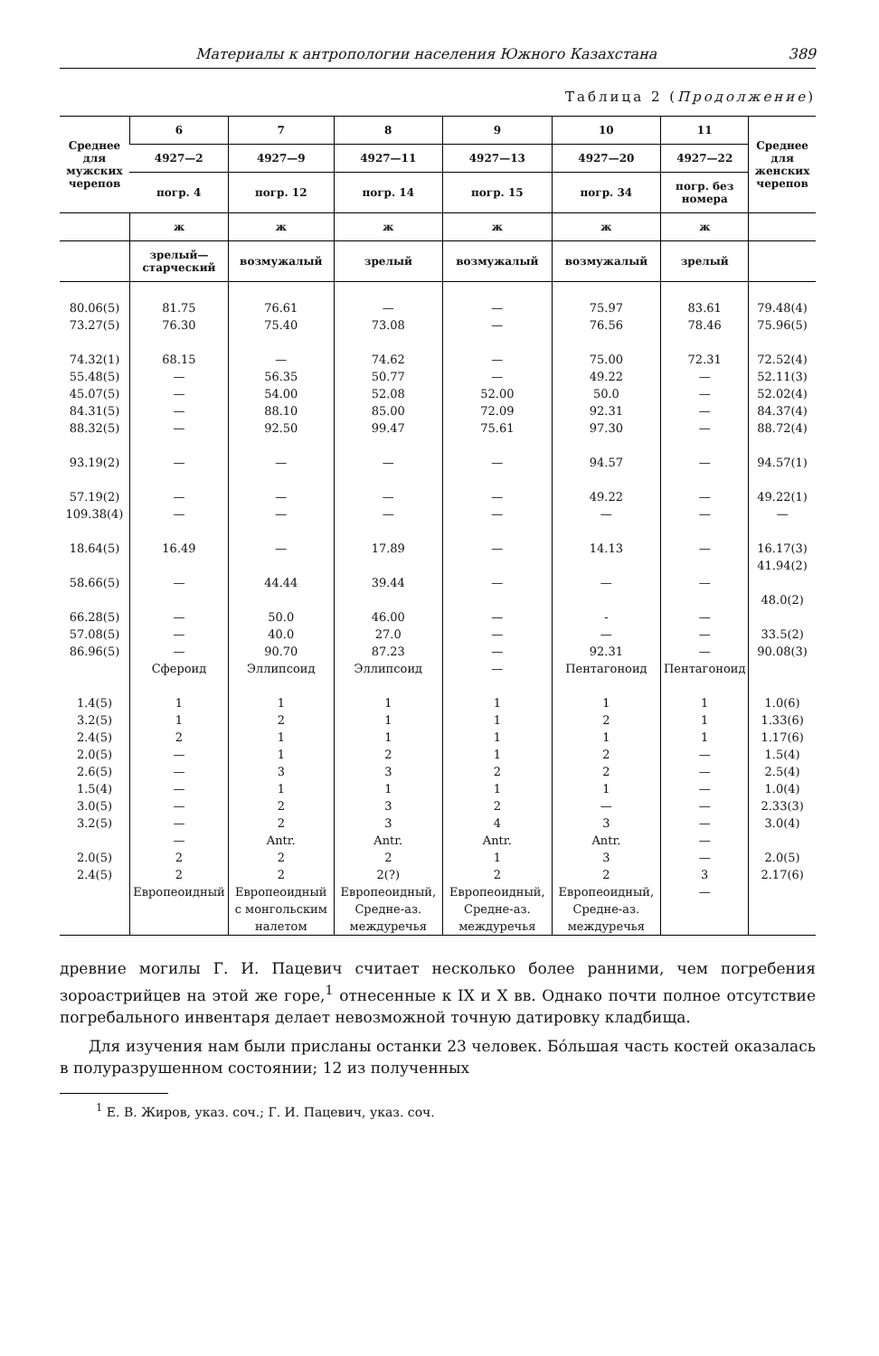Материалы к антропологии населения Южного Казахстана 389
Таблица 2 (Продолжение)
| Среднее для мужских черепов | 6 | 7 | 8 | 9 | 10 | 11 | Среднее для женских черепов |
| --- | --- | --- | --- | --- | --- | --- | --- |
| | 4927—2 | 4927—9 | 4927—11 | 4927—13 | 4927—20 | 4927—22 | |
| | погр. 4 | погр. 12 | погр. 14 | погр. 15 | погр. 34 | погр. без номера | |
| | ж | ж | ж | ж | ж | ж | |
| | зрелый—старческий | возмужалый | зрелый | возмужалый | возмужалый | зрелый | |
| 80.06(5) 73.27(5) 74.32(1) 55.48(5) 45.07(5) 84.31(5) 88.32(5) 93.19(2) 57.19(2) 109.38(4) 18.64(5) 58.66(5) 66.28(5) 57.08(5) 86.96(5) 1.4(5) 3.2(5) 2.4(5) 2.0(5) 2.6(5) 1.5(4) 3.0(5) 3.2(5) 2.0(5) 2.4(5) | 81.75 76.30 68.15 — — — — — — — 16.49 — — — — Сфероид 1 1 2 — — — — — — 2 2 Европеоидный | 76.61 75.40 — 56.35 54.00 88.10 92.50 — — — — 44.44 50.0 40.0 90.70 Эллипсоид 1 2 1 1 3 1 2 2 Antr. 2 2 Европеоидный с монгольским налетом | — 73.08 74.62 50.77 52.08 85.00 99.47 — — — 17.89 39.44 46.00 27.0 87.23 Эллипсоид 1 1 1 2 3 1 3 3 Antr. 2 2(?) Европеоидный, Средне-аз. междуречья | — — — — 52.00 72.09 75.61 — — — — — — — — — 1 1 1 1 2 1 2 4 Antr. 1 2 Европеоидный, Средне-аз. междуречья | 75.97 76.56 75.00 49.22 50.0 92.31 97.30 94.57 49.22 — 14.13 — - — 92.31 Пентагоноид 1 2 1 2 2 1 — 3 Antr. 3 2 Европеоидный, Средне-аз. междуречья | 83.61 78.46 72.31 — — — — — — — — — — — — Пентагоноид 1 1 1 — — — — — — — 3 — | 79.48(4) 75.96(5) 72.52(4) 52.11(3) 52.02(4) 84.37(4) 88.72(4) 94.57(1) 49.22(1) — 16.17(3) 41.94(2) 48.0(2) 33.5(2) 90.08(3) 1.0(6) 1.33(6) 1.17(6) 1.5(4) 2.5(4) 1.0(4) 2.33(3) 3.0(4) 2.0(5) 2.17(6) |
древние могилы Г. И. Пацевич считает несколько более ранними, чем погребения зороастрийцев на этой же горе,<sup>1</sup> отнесенные к IX и X вв. Однако почти полное отсутствие погребального инвентаря делает невозможной точную датировку кладбища.
Для изучения нам были присланы останки 23 человек. Бо́льшая часть костей оказалась в полуразрушенном состоянии; 12 из полученных
<sup>1</sup> Е. В. Жиров, указ. соч.; Г. И. Пацевич, указ. соч.